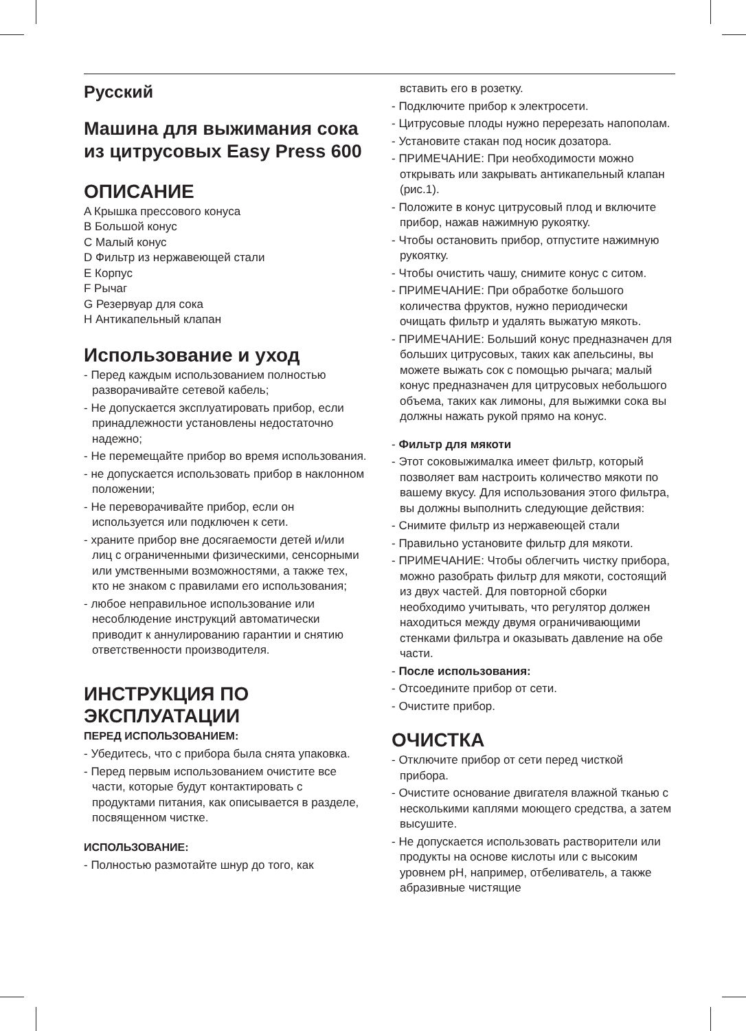Русский
Машина для выжимания сока из цитрусовых Easy Press 600
ОПИСАНИЕ
A Крышка прессового конуса
B Большой конус
C Малый конус
D Фильтр из нержавеющей стали
E Корпус
F Рычаг
G Резервуар для сока
H Антикапельный клапан
Использование и уход
- Перед каждым использованием полностью разворачивайте сетевой кабель;
- Не допускается эксплуатировать прибор, если принадлежности установлены недостаточно надежно;
- Не перемещайте прибор во время использования.
- не допускается использовать прибор в наклонном положении;
- Не переворачивайте прибор, если он используется или подключен к сети.
- храните прибор вне досягаемости детей и/или лиц с ограниченными физическими, сенсорными или умственными возможностями, а также тех, кто не знаком с правилами его использования;
- любое неправильное использование или несоблюдение инструкций автоматически приводит к аннулированию гарантии и снятию ответственности производителя.
ИНСТРУКЦИЯ ПО ЭКСПЛУАТАЦИИ
ПЕРЕД ИСПОЛЬЗОВАНИЕМ:
- Убедитесь, что с прибора была снята упаковка.
- Перед первым использованием очистите все части, которые будут контактировать с продуктами питания, как описывается в разделе, посвященном чистке.
ИСПОЛЬЗОВАНИЕ:
- Полностью размотайте шнур до того, как
вставить его в розетку.
- Подключите прибор к электросети.
- Цитрусовые плоды нужно перерезать напополам.
- Установите стакан под носик дозатора.
- ПРИМЕЧАНИЕ: При необходимости можно открывать или закрывать антикапельный клапан (рис.1).
- Положите в конус цитрусовый плод и включите прибор, нажав нажимную рукоятку.
- Чтобы остановить прибор, отпустите нажимную рукоятку.
- Чтобы очистить чашу, снимите конус с ситом.
- ПРИМЕЧАНИЕ: При обработке большого количества фруктов, нужно периодически очищать фильтр и удалять выжатую мякоть.
- ПРИМЕЧАНИЕ: Больший конус предназначен для больших цитрусовых, таких как апельсины, вы можете выжать сок с помощью рычага; малый конус предназначен для цитрусовых небольшого объема, таких как лимоны, для выжимки сока вы должны нажать рукой прямо на конус.
- Фильтр для мякоти
- Этот соковыжималка имеет фильтр, который позволяет вам настроить количество мякоти по вашему вкусу. Для использования этого фильтра, вы должны выполнить следующие действия:
- Снимите фильтр из нержавеющей стали
- Правильно установите фильтр для мякоти.
- ПРИМЕЧАНИЕ: Чтобы облегчить чистку прибора, можно разобрать фильтр для мякоти, состоящий из двух частей. Для повторной сборки необходимо учитывать, что регулятор должен находиться между двумя ограничивающими стенками фильтра и оказывать давление на обе части.
- После использования:
- Отсоедините прибор от сети.
- Очистите прибор.
ОЧИСТКА
- Отключите прибор от сети перед чисткой прибора.
- Очистите основание двигателя влажной тканью с несколькими каплями моющего средства, а затем высушите.
- Не допускается использовать растворители или продукты на основе кислоты или с высоким уровнем pH, например, отбеливатель, а также абразивные чистящие